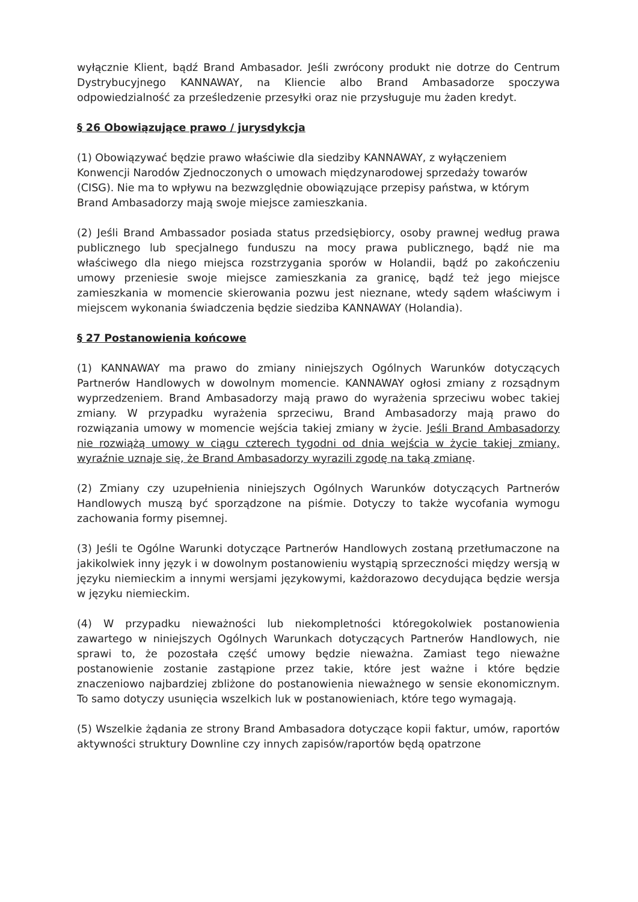wyłącznie Klient, bądź Brand Ambasador. Jeśli zwrócony produkt nie dotrze do Centrum Dystrybucyjnego KANNAWAY, na Kliencie albo Brand Ambasadorze spoczywa odpowiedzialność za prześledzenie przesyłki oraz nie przysługuje mu żaden kredyt.
§ 26 Obowiązujące prawo / jurysdykcja
(1) Obowiązywać będzie prawo właściwie dla siedziby KANNAWAY, z wyłączeniem Konwencji Narodów Zjednoczonych o umowach międzynarodowej sprzedaży towarów (CISG). Nie ma to wpływu na bezwzględnie obowiązujące przepisy państwa, w którym Brand Ambasadorzy mają swoje miejsce zamieszkania.
(2) Jeśli Brand Ambassador posiada status przedsiębiorcy, osoby prawnej według prawa publicznego lub specjalnego funduszu na mocy prawa publicznego, bądź nie ma właściwego dla niego miejsca rozstrzygania sporów w Holandii, bądź po zakończeniu umowy przeniesie swoje miejsce zamieszkania za granicę, bądź też jego miejsce zamieszkania w momencie skierowania pozwu jest nieznane, wtedy sądem właściwym i miejscem wykonania świadczenia będzie siedziba KANNAWAY (Holandia).
§ 27 Postanowienia końcowe
(1) KANNAWAY ma prawo do zmiany niniejszych Ogólnych Warunków dotyczących Partnerów Handlowych w dowolnym momencie. KANNAWAY ogłosi zmiany z rozsądnym wyprzedzeniem. Brand Ambasadorzy mają prawo do wyrażenia sprzeciwu wobec takiej zmiany. W przypadku wyrażenia sprzeciwu, Brand Ambasadorzy mają prawo do rozwiązania umowy w momencie wejścia takiej zmiany w życie. Jeśli Brand Ambasadorzy nie rozwiążą umowy w ciągu czterech tygodni od dnia wejścia w życie takiej zmiany, wyraźnie uznaje się, że Brand Ambasadorzy wyrazili zgodę na taką zmianę.
(2) Zmiany czy uzupełnienia niniejszych Ogólnych Warunków dotyczących Partnerów Handlowych muszą być sporządzone na piśmie. Dotyczy to także wycofania wymogu zachowania formy pisemnej.
(3) Jeśli te Ogólne Warunki dotyczące Partnerów Handlowych zostaną przetłumaczone na jakikolwiek inny język i w dowolnym postanowieniu wystąpią sprzeczności między wersją w języku niemieckim a innymi wersjami językowymi, każdorazowo decydująca będzie wersja w języku niemieckim.
(4) W przypadku nieważności lub niekompletności któregokolwiek postanowienia zawartego w niniejszych Ogólnych Warunkach dotyczących Partnerów Handlowych, nie sprawi to, że pozostała część umowy będzie nieważna. Zamiast tego nieważne postanowienie zostanie zastąpione przez takie, które jest ważne i które będzie znaczeniowo najbardziej zbliżone do postanowienia nieważnego w sensie ekonomicznym. To samo dotyczy usunięcia wszelkich luk w postanowieniach, które tego wymagają.
(5) Wszelkie żądania ze strony Brand Ambasadora dotyczące kopii faktur, umów, raportów aktywności struktury Downline czy innych zapisów/raportów będą opatrzone